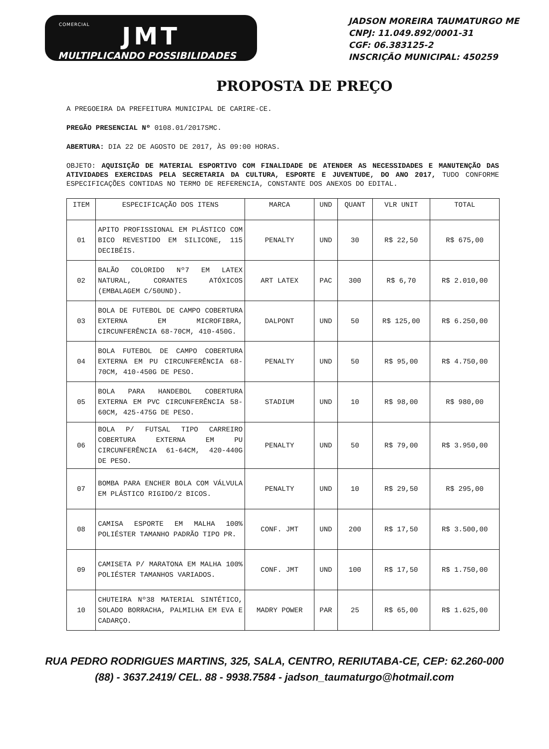COMERCIAL
JMT
MULTIPLICANDO POSSIBILIDADES
JADSON MOREIRA TAUMATURGO ME
CNPJ: 11.049.892/0001-31
CGF: 06.383125-2
INSCRIÇÃO MUNICIPAL: 450259
PROPOSTA DE PREÇO
A PREGOEIRA DA PREFEITURA MUNICIPAL DE CARIRE-CE.
PREGÃO PRESENCIAL Nº 0108.01/2017SMC.
ABERTURA: DIA 22 DE AGOSTO DE 2017, ÀS 09:00 HORAS.
OBJETO: AQUISIÇÃO DE MATERIAL ESPORTIVO COM FINALIDADE DE ATENDER AS NECESSIDADES E MANUTENÇÃO DAS ATIVIDADES EXERCIDAS PELA SECRETARIA DA CULTURA, ESPORTE E JUVENTUDE, DO ANO 2017, TUDO CONFORME ESPECIFICAÇÕES CONTIDAS NO TERMO DE REFERENCIA, CONSTANTE DOS ANEXOS DO EDITAL.
| ITEM | ESPECIFICAÇÃO DOS ITENS | MARCA | UND | QUANT | VLR UNIT | TOTAL |
| --- | --- | --- | --- | --- | --- | --- |
| 01 | APITO PROFISSIONAL EM PLÁSTICO COM BICO REVESTIDO EM SILICONE, 115 DECIBÉIS. | PENALTY | UND | 30 | R$ 22,50 | R$ 675,00 |
| 02 | BALÃO COLORIDO Nº7 EM LATEX NATURAL, CORANTES ATÓXICOS (EMBALAGEM C/50UND). | ART LATEX | PAC | 300 | R$ 6,70 | R$ 2.010,00 |
| 03 | BOLA DE FUTEBOL DE CAMPO COBERTURA EXTERNA EM MICROFIBRA, CIRCUNFERÊNCIA 68-70CM, 410-450G. | DALPONT | UND | 50 | R$ 125,00 | R$ 6.250,00 |
| 04 | BOLA FUTEBOL DE CAMPO COBERTURA EXTERNA EM PU CIRCUNFERÊNCIA 68-70CM, 410-450G DE PESO. | PENALTY | UND | 50 | R$ 95,00 | R$ 4.750,00 |
| 05 | BOLA PARA HANDEBOL COBERTURA EXTERNA EM PVC CIRCUNFERÊNCIA 58-60CM, 425-475G DE PESO. | STADIUM | UND | 10 | R$ 98,00 | R$ 980,00 |
| 06 | BOLA P/ FUTSAL TIPO CARREIRO COBERTURA EXTERNA EM PU CIRCUNFERÊNCIA 61-64CM, 420-440G DE PESO. | PENALTY | UND | 50 | R$ 79,00 | R$ 3.950,00 |
| 07 | BOMBA PARA ENCHER BOLA COM VÁLVULA EM PLÁSTICO RIGIDO/2 BICOS. | PENALTY | UND | 10 | R$ 29,50 | R$ 295,00 |
| 08 | CAMISA ESPORTE EM MALHA 100% POLIÉSTER TAMANHO PADRÃO TIPO PR. | CONF. JMT | UND | 200 | R$ 17,50 | R$ 3.500,00 |
| 09 | CAMISETA P/ MARATONA EM MALHA 100% POLIÉSTER TAMANHOS VARIADOS. | CONF. JMT | UND | 100 | R$ 17,50 | R$ 1.750,00 |
| 10 | CHUTEIRA Nº38 MATERIAL SINTÉTICO, SOLADO BORRACHA, PALMILHA EM EVA E CADARÇO. | MADRY POWER | PAR | 25 | R$ 65,00 | R$ 1.625,00 |
RUA PEDRO RODRIGUES MARTINS, 325, SALA, CENTRO, RERIUTABA-CE, CEP: 62.260-000
(88) - 3637.2419/ CEL. 88 - 9938.7584 - jadson_taumaturgo@hotmail.com